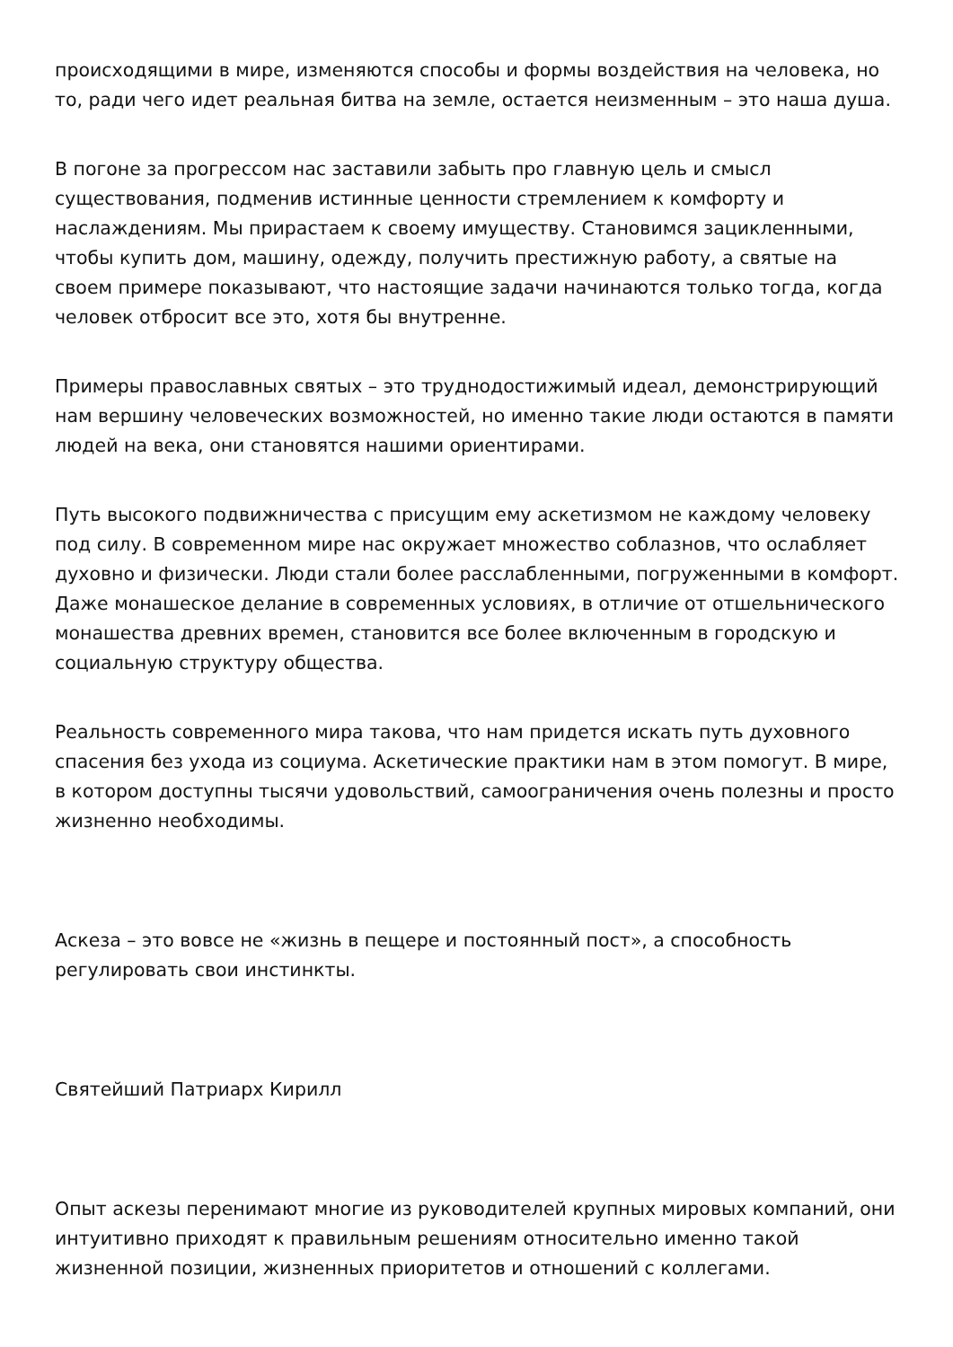происходящими в мире, изменяются способы и формы воздействия на человека, но то, ради чего идет реальная битва на земле, остается неизменным – это наша душа.
В погоне за прогрессом нас заставили забыть про главную цель и смысл существования, подменив истинные ценности стремлением к комфорту и наслаждениям. Мы прирастаем к своему имуществу. Становимся зацикленными, чтобы купить дом, машину, одежду, получить престижную работу, а святые на своем примере показывают, что настоящие задачи начинаются только тогда, когда человек отбросит все это, хотя бы внутренне.
Примеры православных святых – это труднодостижимый идеал, демонстрирующий нам вершину человеческих возможностей, но именно такие люди остаются в памяти людей на века, они становятся нашими ориентирами.
Путь высокого подвижничества с присущим ему аскетизмом не каждому человеку под силу. В современном мире нас окружает множество соблазнов, что ослабляет духовно и физически. Люди стали более расслабленными, погруженными в комфорт. Даже монашеское делание в современных условиях, в отличие от отшельнического монашества древних времен, становится все более включенным в городскую и социальную структуру общества.
Реальность современного мира такова, что нам придется искать путь духовного спасения без ухода из социума. Аскетические практики нам в этом помогут. В мире, в котором доступны тысячи удовольствий, самоограничения очень полезны и просто жизненно необходимы.
Аскеза – это вовсе не «жизнь в пещере и постоянный пост», а способность регулировать свои инстинкты.
Святейший Патриарх Кирилл
Опыт аскезы перенимают многие из руководителей крупных мировых компаний, они интуитивно приходят к правильным решениям относительно именно такой жизненной позиции, жизненных приоритетов и отношений с коллегами.